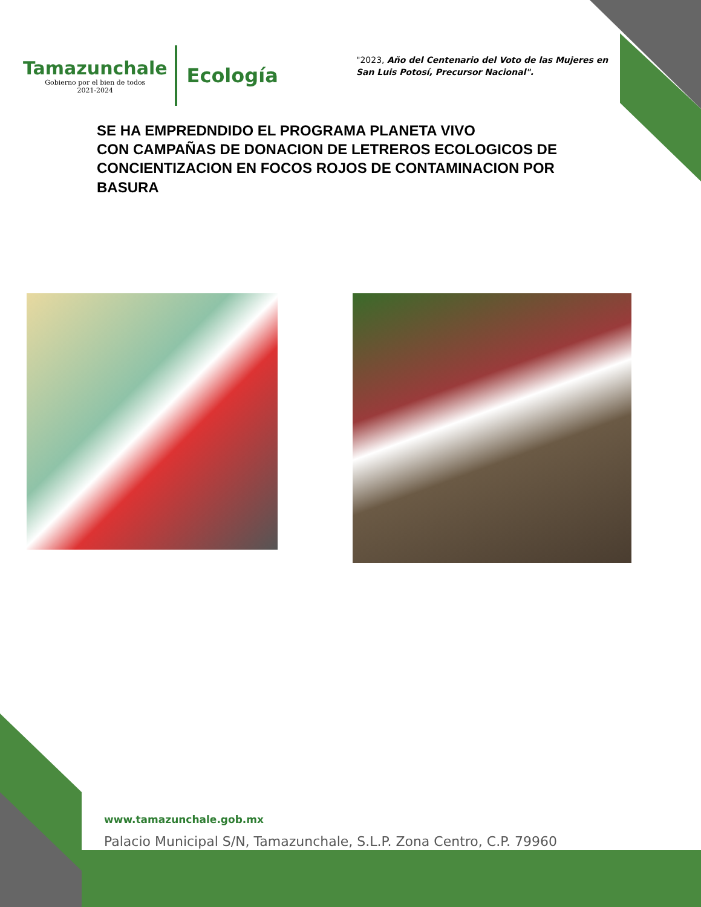Tamazunchale
Gobierno por el bien de todos
2021-2024
Ecología
"2023, Año del Centenario del Voto de las Mujeres en San Luis Potosí, Precursor Nacional".
SE HA EMPREDNDIDO EL PROGRAMA PLANETA VIVO
CON CAMPAÑAS DE DONACION DE LETREROS ECOLOGICOS DE CONCIENTIZACION EN FOCOS ROJOS DE CONTAMINACION POR BASURA
www.tamazunchale.gob.mx
Palacio Municipal S/N, Tamazunchale, S.L.P. Zona Centro, C.P. 79960